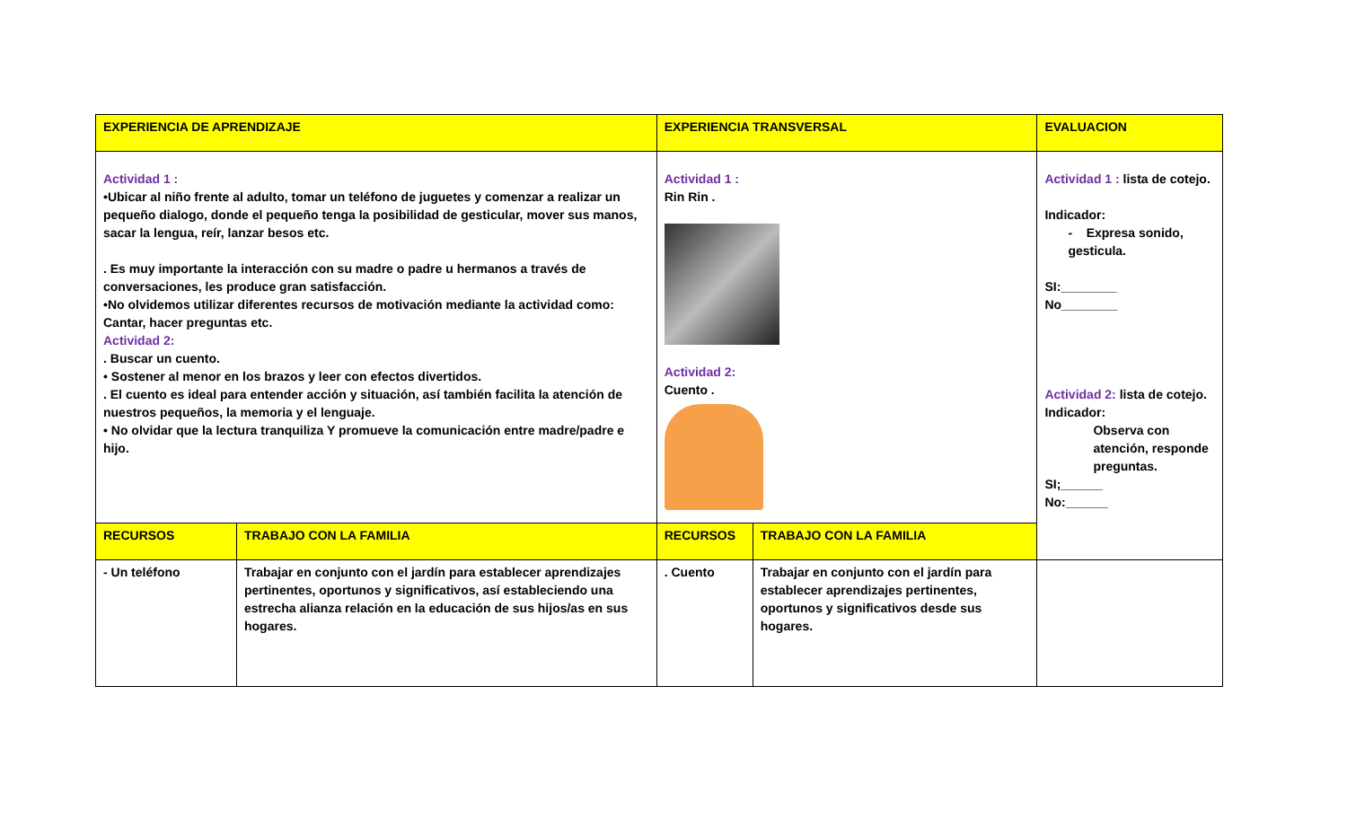| EXPERIENCIA DE APRENDIZAJE | | EXPERIENCIA TRANSVERSAL | | EVALUACION |
| Actividad 1 : •Ubicar al niño frente al adulto, tomar un teléfono de juguetes y comenzar a realizar un pequeño dialogo, donde el pequeño tenga la posibilidad de gesticular, mover sus manos, sacar la lengua, reír, lanzar besos etc. . Es muy importante la interacción con su madre o padre u hermanos a través de conversaciones, les produce gran satisfacción. •No olvidemos utilizar diferentes recursos de motivación mediante la actividad como: Cantar, hacer preguntas etc. Actividad 2: . Buscar un cuento. • Sostener al menor en los brazos y leer con efectos divertidos. . El cuento es ideal para entender acción y situación, así también facilita la atención de nuestros pequeños, la memoria y el lenguaje. • No olvidar que la lectura tranquiliza Y promueve la comunicación entre madre/padre e hijo. | | Actividad 1 : Rin Rin . Actividad 2: Cuento . | | Actividad 1 : lista de cotejo. Indicador: - Expresa sonido, gesticula. SI:________ No________ Actividad 2: lista de cotejo. Indicador: Observa con atención, responde preguntas. SI;______ No:______ |
| RECURSOS | TRABAJO CON LA FAMILIA | RECURSOS | TRABAJO CON LA FAMILIA | |
| - Un teléfono | Trabajar en conjunto con el jardín para establecer aprendizajes pertinentes, oportunos y significativos, así estableciendo una estrecha alianza relación en la educación de sus hijos/as en sus hogares. | . Cuento | Trabajar en conjunto con el jardín para establecer aprendizajes pertinentes, oportunos y significativos desde sus hogares. | |